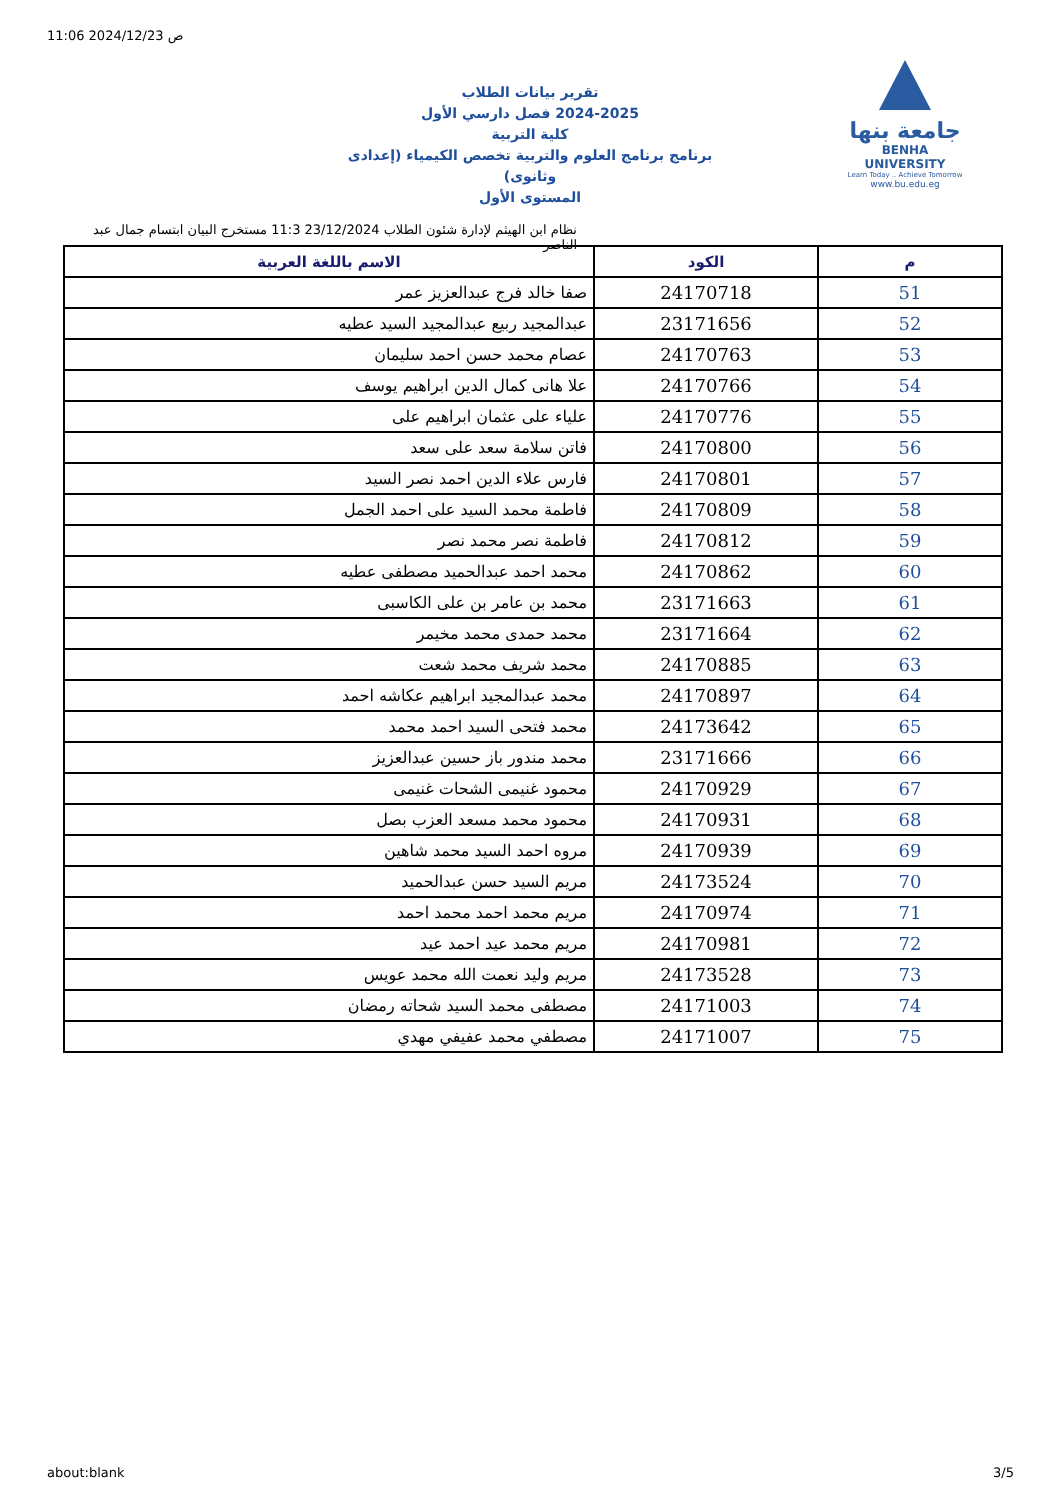11:06 2024/12/23 ص
جامعة بنها
BENHA UNIVERSITY
Learn Today .. Achieve Tomorrow
www.bu.edu.eg
تقرير بيانات الطلاب
2024-2025 فصل دارسي الأول
كلية التربية
برنامج برنامج العلوم والتربية تخصص الكيمياء (إعدادى وثانوى)
المستوى الأول
نظام ابن الهيثم لإدارة شئون الطلاب 23/12/2024 11:3 مستخرج البيان ابتسام جمال عبد الناصر
| م | الكود | الاسم باللغة العربية |
| --- | --- | --- |
| 51 | 24170718 | صفا خالد فرج عبدالعزيز عمر |
| 52 | 23171656 | عبدالمجيد ربيع عبدالمجيد السيد عطيه |
| 53 | 24170763 | عصام محمد حسن احمد سليمان |
| 54 | 24170766 | علا هانى كمال الدين ابراهيم يوسف |
| 55 | 24170776 | علياء على عثمان ابراهيم على |
| 56 | 24170800 | فاتن سلامة سعد على سعد |
| 57 | 24170801 | فارس علاء الدين احمد نصر السيد |
| 58 | 24170809 | فاطمة محمد السيد على احمد الجمل |
| 59 | 24170812 | فاطمة نصر محمد نصر |
| 60 | 24170862 | محمد احمد عبدالحميد مصطفى عطيه |
| 61 | 23171663 | محمد بن عامر بن على الكاسبى |
| 62 | 23171664 | محمد حمدى محمد مخيمر |
| 63 | 24170885 | محمد شريف محمد شعت |
| 64 | 24170897 | محمد عبدالمجيد ابراهيم عكاشه احمد |
| 65 | 24173642 | محمد فتحى السيد احمد محمد |
| 66 | 23171666 | محمد مندور باز حسين عبدالعزيز |
| 67 | 24170929 | محمود غنيمى الشحات غنيمى |
| 68 | 24170931 | محمود محمد مسعد العزب بصل |
| 69 | 24170939 | مروه احمد السيد محمد شاهين |
| 70 | 24173524 | مريم السيد حسن عبدالحميد |
| 71 | 24170974 | مريم محمد احمد محمد احمد |
| 72 | 24170981 | مريم محمد عيد احمد عيد |
| 73 | 24173528 | مريم وليد نعمت الله محمد عويس |
| 74 | 24171003 | مصطفى محمد السيد شحاته رمضان |
| 75 | 24171007 | مصطفي محمد عفيفي مهدي |
about:blank 3/5